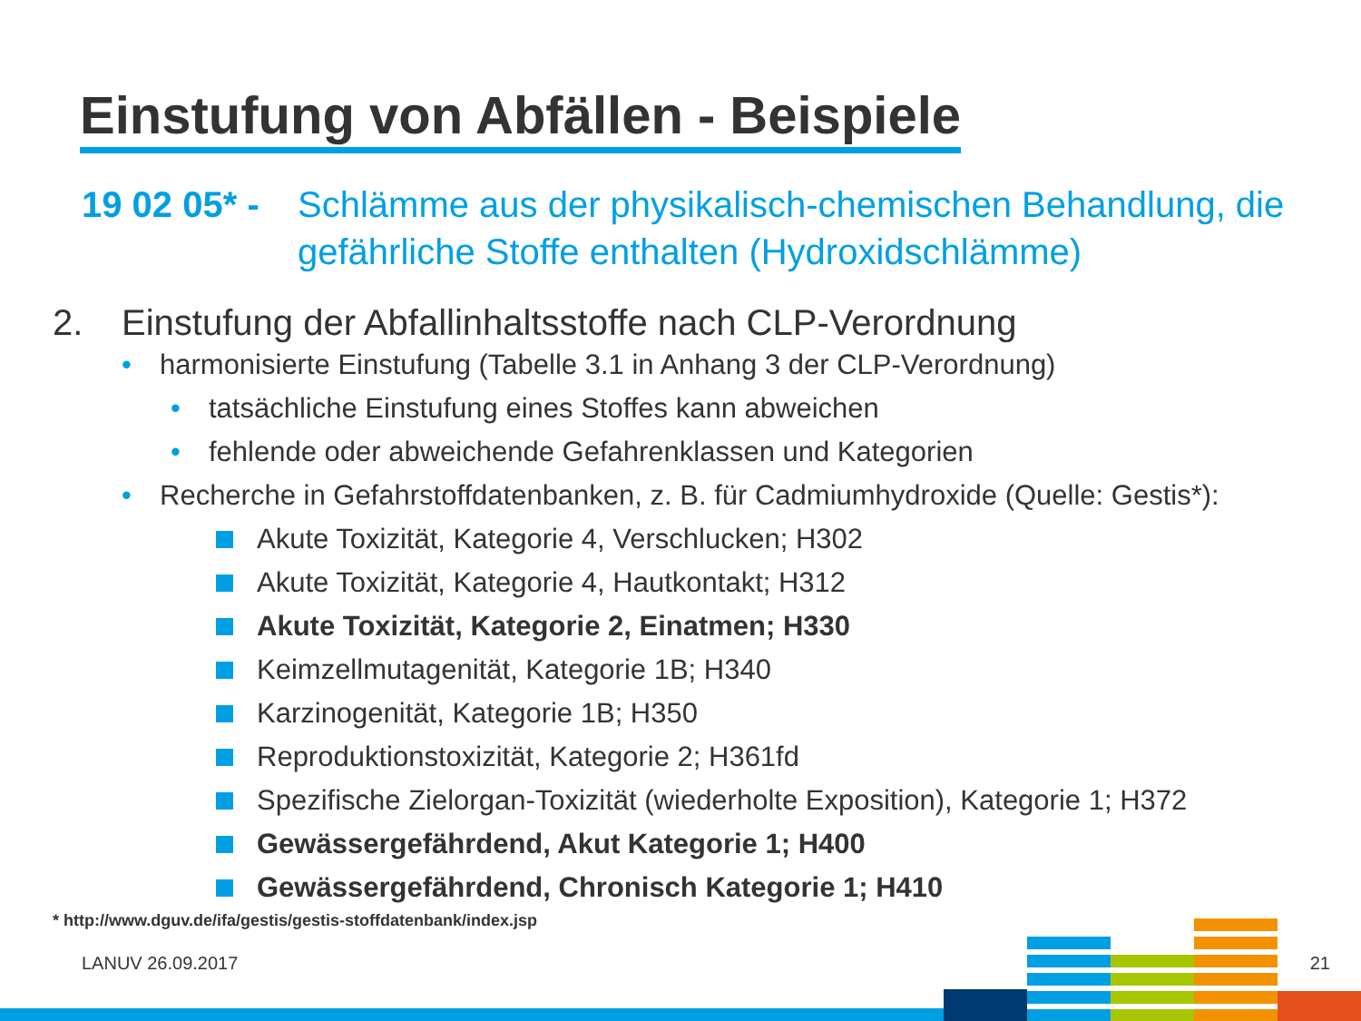Einstufung von Abfällen - Beispiele
19 02 05* -
Schlämme aus der physikalisch-chemischen Behandlung, die gefährliche Stoffe enthalten (Hydroxidschlämme)
2. Einstufung der Abfallinhaltsstoffe nach CLP-Verordnung
• harmonisierte Einstufung (Tabelle 3.1 in Anhang 3 der CLP-Verordnung)
• tatsächliche Einstufung eines Stoffes kann abweichen
• fehlende oder abweichende Gefahrenklassen und Kategorien
• Recherche in Gefahrstoffdatenbanken, z. B. für Cadmiumhydroxide (Quelle: Gestis*):
Akute Toxizität, Kategorie 4, Verschlucken; H302
Akute Toxizität, Kategorie 4, Hautkontakt; H312
Akute Toxizität, Kategorie 2, Einatmen; H330
Keimzellmutagenität, Kategorie 1B; H340
Karzinogenität, Kategorie 1B; H350
Reproduktionstoxizität, Kategorie 2; H361fd
Spezifische Zielorgan-Toxizität (wiederholte Exposition), Kategorie 1; H372
Gewässergefährdend, Akut Kategorie 1; H400
Gewässergefährdend, Chronisch Kategorie 1; H410
* http://www.dguv.de/ifa/gestis/gestis-stoffdatenbank/index.jsp
LANUV 26.09.2017 21